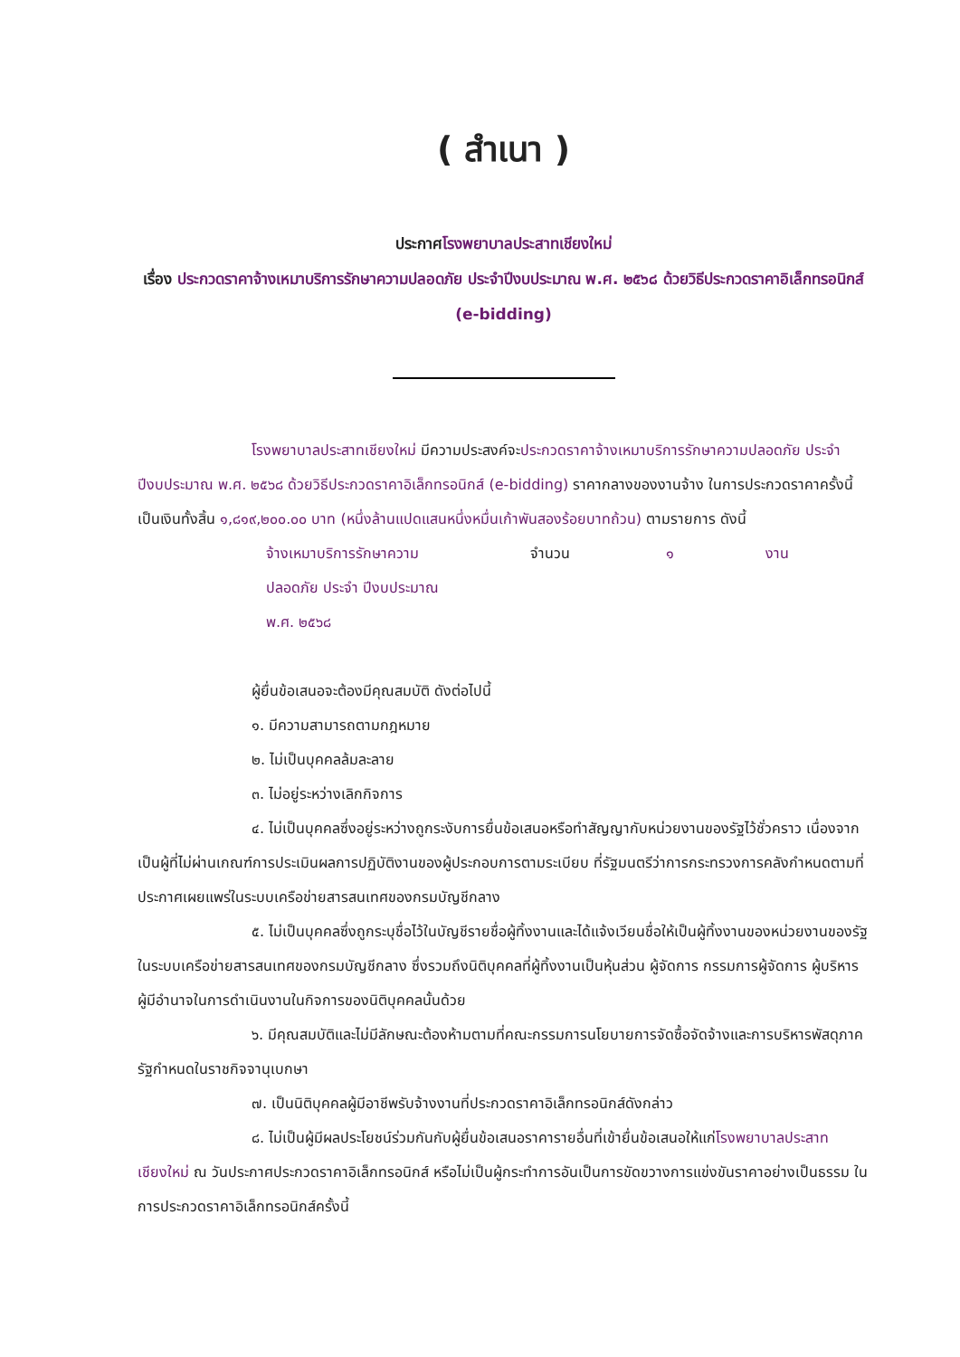( สำเนา )
ประกาศโรงพยาบาลประสาทเชียงใหม่
เรื่อง ประกวดราคาจ้างเหมาบริการรักษาความปลอดภัย ประจำปีงบประมาณ พ.ศ. ๒๕๖๘ ด้วยวิธีประกวดราคาอิเล็กทรอนิกส์ (e-bidding)
โรงพยาบาลประสาทเชียงใหม่ มีความประสงค์จะประกวดราคาจ้างเหมาบริการรักษาความปลอดภัย ประจำปีงบประมาณ พ.ศ. ๒๕๖๘ ด้วยวิธีประกวดราคาอิเล็กทรอนิกส์ (e-bidding) ราคากลางของงานจ้าง ในการประกวดราคาครั้งนี้ เป็นเงินทั้งสิ้น ๑,๘๑๙,๒๐๐.๐๐ บาท (หนึ่งล้านแปดแสนหนึ่งหมื่นเก้าพันสองร้อยบาทถ้วน) ตามรายการ ดังนี้
จ้างเหมาบริการรักษาความ
ปลอดภัย ประจำ ปีงบประมาณ
พ.ศ. ๒๕๖๘
จำนวน ๑ งาน
ผู้ยื่นข้อเสนอจะต้องมีคุณสมบัติ ดังต่อไปนี้
๑. มีความสามารถตามกฎหมาย
๒. ไม่เป็นบุคคลล้มละลาย
๓. ไม่อยู่ระหว่างเลิกกิจการ
๔. ไม่เป็นบุคคลซึ่งอยู่ระหว่างถูกระงับการยื่นข้อเสนอหรือทำสัญญากับหน่วยงานของรัฐไว้ชั่วคราว เนื่องจากเป็นผู้ที่ไม่ผ่านเกณฑ์การประเมินผลการปฏิบัติงานของผู้ประกอบการตามระเบียบ ที่รัฐมนตรีว่าการกระทรวงการคลังกำหนดตามที่ประกาศเผยแพร่ในระบบเครือข่ายสารสนเทศของกรมบัญชีกลาง
๕. ไม่เป็นบุคคลซึ่งถูกระบุชื่อไว้ในบัญชีรายชื่อผู้ทิ้งงานและได้แจ้งเวียนชื่อให้เป็นผู้ทิ้งงานของหน่วยงานของรัฐในระบบเครือข่ายสารสนเทศของกรมบัญชีกลาง ซึ่งรวมถึงนิติบุคคลที่ผู้ทิ้งงานเป็นหุ้นส่วน ผู้จัดการ กรรมการผู้จัดการ ผู้บริหาร ผู้มีอำนาจในการดำเนินงานในกิจการของนิติบุคคลนั้นด้วย
๖. มีคุณสมบัติและไม่มีลักษณะต้องห้ามตามที่คณะกรรมการนโยบายการจัดซื้อจัดจ้างและการบริหารพัสดุภาครัฐกำหนดในราชกิจจานุเบกษา
๗. เป็นนิติบุคคลผู้มีอาชีพรับจ้างงานที่ประกวดราคาอิเล็กทรอนิกส์ดังกล่าว
๘. ไม่เป็นผู้มีผลประโยชน์ร่วมกันกับผู้ยื่นข้อเสนอราคารายอื่นที่เข้ายื่นข้อเสนอให้แก่โรงพยาบาลประสาทเชียงใหม่ ณ วันประกาศประกวดราคาอิเล็กทรอนิกส์ หรือไม่เป็นผู้กระทำการอันเป็นการขัดขวางการแข่งขันราคาอย่างเป็นธรรม ในการประกวดราคาอิเล็กทรอนิกส์ครั้งนี้